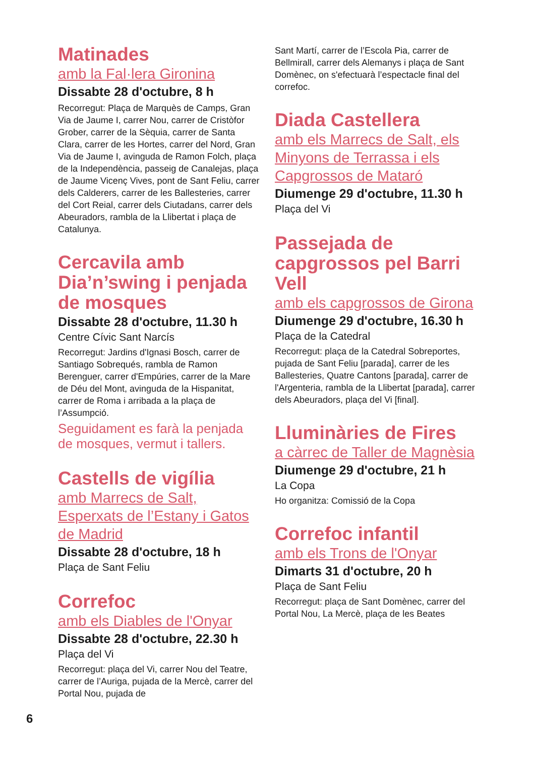Matinades
amb la Fal·lera Gironina
Dissabte 28 d'octubre, 8 h
Recorregut: Plaça de Marquès de Camps, Gran Via de Jaume I, carrer Nou, carrer de Cristòfor Grober, carrer de la Sèquia, carrer de Santa Clara, carrer de les Hortes, carrer del Nord, Gran Via de Jaume I, avinguda de Ramon Folch, plaça de la Independència, passeig de Canalejas, plaça de Jaume Vicenç Vives, pont de Sant Feliu, carrer dels Calderers, carrer de les Ballesteries, carrer del Cort Reial, carrer dels Ciutadans, carrer dels Abeuradors, rambla de la Llibertat i plaça de Catalunya.
Cercavila amb Dia’n’swing i penjada de mosques
Dissabte 28 d'octubre, 11.30 h
Centre Cívic Sant Narcís
Recorregut: Jardins d'Ignasi Bosch, carrer de Santiago Sobrequés, rambla de Ramon Berenguer, carrer d'Empúries, carrer de la Mare de Déu del Mont, avinguda de la Hispanitat, carrer de Roma i arribada a la plaça de l’Assumpció.
Seguidament es farà la penjada de mosques, vermut i tallers.
Castells de vigília
amb Marrecs de Salt, Esperxats de l’Estany i Gatos de Madrid
Dissabte 28 d'octubre, 18 h
Plaça de Sant Feliu
Correfoc
amb els Diables de l'Onyar
Dissabte 28 d'octubre, 22.30 h
Plaça del Vi
Recorregut: plaça del Vi, carrer Nou del Teatre, carrer de l’Auriga, pujada de la Mercè, carrer del Portal Nou, pujada de
Sant Martí, carrer de l’Escola Pia, carrer de Bellmirall, carrer dels Alemanys i plaça de Sant Domènec, on s'efectuarà l’espectacle final del correfoc.
Diada Castellera
amb els Marrecs de Salt, els Minyons de Terrassa i els Capgrossos de Mataró
Diumenge 29 d'octubre, 11.30 h
Plaça del Vi
Passejada de capgrossos pel Barri Vell
amb els capgrossos de Girona
Diumenge 29 d'octubre, 16.30 h
Plaça de la Catedral
Recorregut: plaça de la Catedral Sobreportes, pujada de Sant Feliu [parada], carrer de les Ballesteries, Quatre Cantons [parada], carrer de l'Argenteria, rambla de la Llibertat [parada], carrer dels Abeuradors, plaça del Vi [final].
Lluminàries de Fires
a càrrec de Taller de Magnèsia
Diumenge 29 d'octubre, 21 h
La Copa
Ho organitza: Comissió de la Copa
Correfoc infantil
amb els Trons de l'Onyar
Dimarts 31 d'octubre, 20 h
Plaça de Sant Feliu
Recorregut: plaça de Sant Domènec, carrer del Portal Nou, La Mercè, plaça de les Beates
6